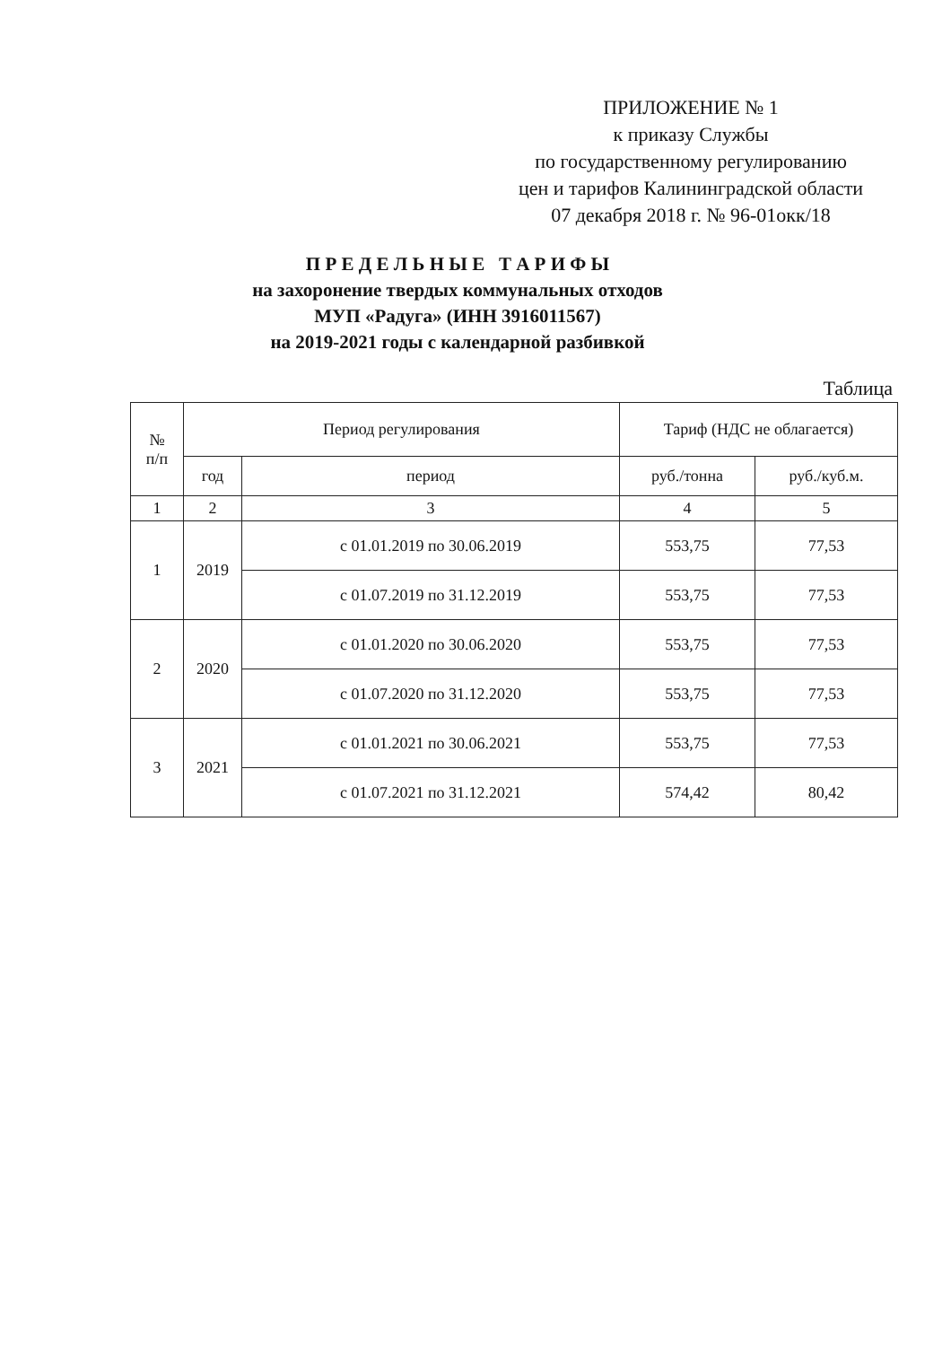ПРИЛОЖЕНИЕ № 1
к приказу Службы
по государственному регулированию
цен и тарифов Калининградской области
07 декабря 2018 г. № 96-01окк/18
П Р Е Д Е Л Ь Н Ы Е Т А Р И Ф Ы
на захоронение твердых коммунальных отходов
МУП «Радуга» (ИНН 3916011567)
на 2019-2021 годы с календарной разбивкой
Таблица
| № п/п | Период регулирования | | Тариф (НДС не облагается) | |
| --- | --- | --- | --- | --- |
| | год | период | руб./тонна | руб./куб.м. |
| 1 | 2 | 3 | 4 | 5 |
| 1 | 2019 | с 01.01.2019 по 30.06.2019 | 553,75 | 77,53 |
| | | с 01.07.2019 по 31.12.2019 | 553,75 | 77,53 |
| 2 | 2020 | с 01.01.2020 по 30.06.2020 | 553,75 | 77,53 |
| | | с 01.07.2020 по 31.12.2020 | 553,75 | 77,53 |
| 3 | 2021 | с 01.01.2021 по 30.06.2021 | 553,75 | 77,53 |
| | | с 01.07.2021 по 31.12.2021 | 574,42 | 80,42 |